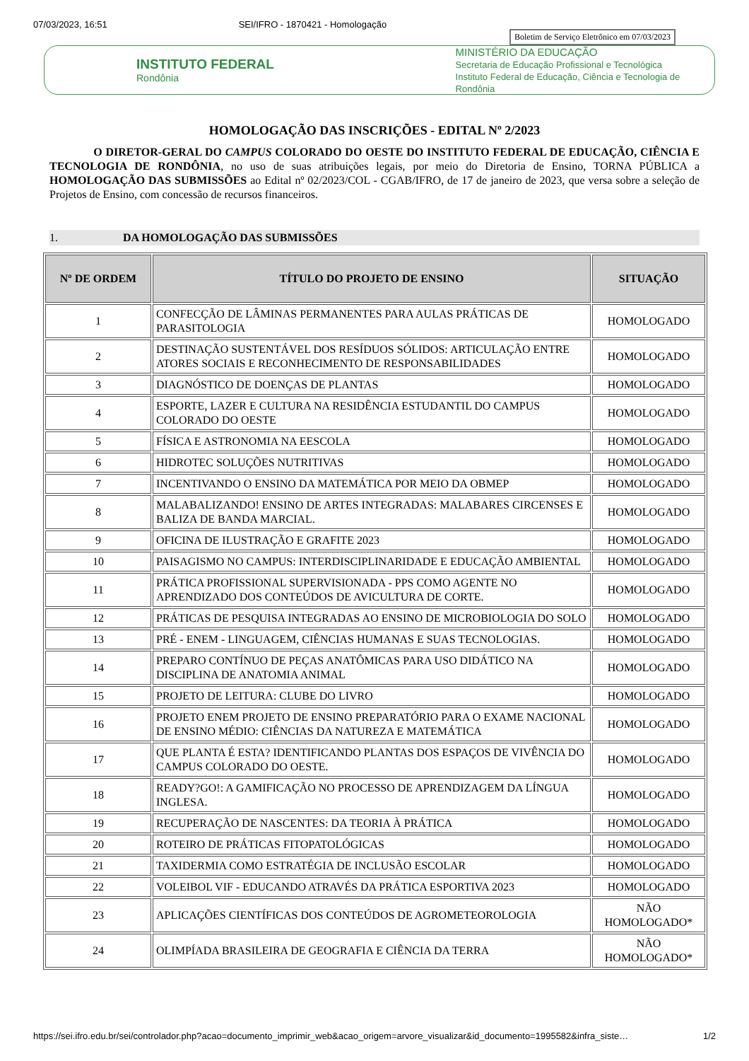07/03/2023, 16:51 SEI/IFRO - 1870421 - Homologação
Boletim de Serviço Eletrônico em 07/03/2023
INSTITUTO FEDERAL
Rondônia
MINISTÉRIO DA EDUCAÇÃO
Secretaria de Educação Profissional e Tecnológica
Instituto Federal de Educação, Ciência e Tecnologia de Rondônia
HOMOLOGAÇÃO DAS INSCRIÇÕES - EDITAL Nº 2/2023
O DIRETOR-GERAL DO CAMPUS COLORADO DO OESTE DO INSTITUTO FEDERAL DE EDUCAÇÃO, CIÊNCIA E TECNOLOGIA DE RONDÔNIA, no uso de suas atribuições legais, por meio do Diretoria de Ensino, TORNA PÚBLICA a HOMOLOGAÇÃO DAS SUBMISSÕES ao Edital nº 02/2023/COL - CGAB/IFRO, de 17 de janeiro de 2023, que versa sobre a seleção de Projetos de Ensino, com concessão de recursos financeiros.
1. DA HOMOLOGAÇÃO DAS SUBMISSÕES
| Nº DE ORDEM | TÍTULO DO PROJETO DE ENSINO | SITUAÇÃO |
| --- | --- | --- |
| 1 | CONFECÇÃO DE LÂMINAS PERMANENTES PARA AULAS PRÁTICAS DE PARASITOLOGIA | HOMOLOGADO |
| 2 | DESTINAÇÃO SUSTENTÁVEL DOS RESÍDUOS SÓLIDOS: ARTICULAÇÃO ENTRE ATORES SOCIAIS E RECONHECIMENTO DE RESPONSABILIDADES | HOMOLOGADO |
| 3 | DIAGNÓSTICO DE DOENÇAS DE PLANTAS | HOMOLOGADO |
| 4 | ESPORTE, LAZER E CULTURA NA RESIDÊNCIA ESTUDANTIL DO CAMPUS COLORADO DO OESTE | HOMOLOGADO |
| 5 | FÍSICA E ASTRONOMIA NA EESCOLA | HOMOLOGADO |
| 6 | HIDROTEC SOLUÇÕES NUTRITIVAS | HOMOLOGADO |
| 7 | INCENTIVANDO O ENSINO DA MATEMÁTICA POR MEIO DA OBMEP | HOMOLOGADO |
| 8 | MALABALIZANDO! ENSINO DE ARTES INTEGRADAS: MALABARES CIRCENSES E BALIZA DE BANDA MARCIAL. | HOMOLOGADO |
| 9 | OFICINA DE ILUSTRAÇÃO E GRAFITE 2023 | HOMOLOGADO |
| 10 | PAISAGISMO NO CAMPUS: INTERDISCIPLINARIDADE E EDUCAÇÃO AMBIENTAL | HOMOLOGADO |
| 11 | PRÁTICA PROFISSIONAL SUPERVISIONADA - PPS COMO AGENTE NO APRENDIZADO DOS CONTEÚDOS DE AVICULTURA DE CORTE. | HOMOLOGADO |
| 12 | PRÁTICAS DE PESQUISA INTEGRADAS AO ENSINO DE MICROBIOLOGIA DO SOLO | HOMOLOGADO |
| 13 | PRÉ - ENEM - LINGUAGEM, CIÊNCIAS HUMANAS E SUAS TECNOLOGIAS. | HOMOLOGADO |
| 14 | PREPARO CONTÍNUO DE PEÇAS ANATÔMICAS PARA USO DIDÁTICO NA DISCIPLINA DE ANATOMIA ANIMAL | HOMOLOGADO |
| 15 | PROJETO DE LEITURA: CLUBE DO LIVRO | HOMOLOGADO |
| 16 | PROJETO ENEM PROJETO DE ENSINO PREPARATÓRIO PARA O EXAME NACIONAL DE ENSINO MÉDIO: CIÊNCIAS DA NATUREZA E MATEMÁTICA | HOMOLOGADO |
| 17 | QUE PLANTA É ESTA? IDENTIFICANDO PLANTAS DOS ESPAÇOS DE VIVÊNCIA DO CAMPUS COLORADO DO OESTE. | HOMOLOGADO |
| 18 | READY?GO!: A GAMIFICAÇÃO NO PROCESSO DE APRENDIZAGEM DA LÍNGUA INGLESA. | HOMOLOGADO |
| 19 | RECUPERAÇÃO DE NASCENTES: DA TEORIA À PRÁTICA | HOMOLOGADO |
| 20 | ROTEIRO DE PRÁTICAS FITOPATOLÓGICAS | HOMOLOGADO |
| 21 | TAXIDERMIA COMO ESTRATÉGIA DE INCLUSÃO ESCOLAR | HOMOLOGADO |
| 22 | VOLEIBOL VIF - EDUCANDO ATRAVÉS DA PRÁTICA ESPORTIVA 2023 | HOMOLOGADO |
| 23 | APLICAÇÕES CIENTÍFICAS DOS CONTEÚDOS DE AGROMETEOROLOGIA | NÃO HOMOLOGADO* |
| 24 | OLIMPÍADA BRASILEIRA DE GEOGRAFIA E CIÊNCIA DA TERRA | NÃO HOMOLOGADO* |
https://sei.ifro.edu.br/sei/controlador.php?acao=documento_imprimir_web&acao_origem=arvore_visualizar&id_documento=1995582&infra_siste… 1/2